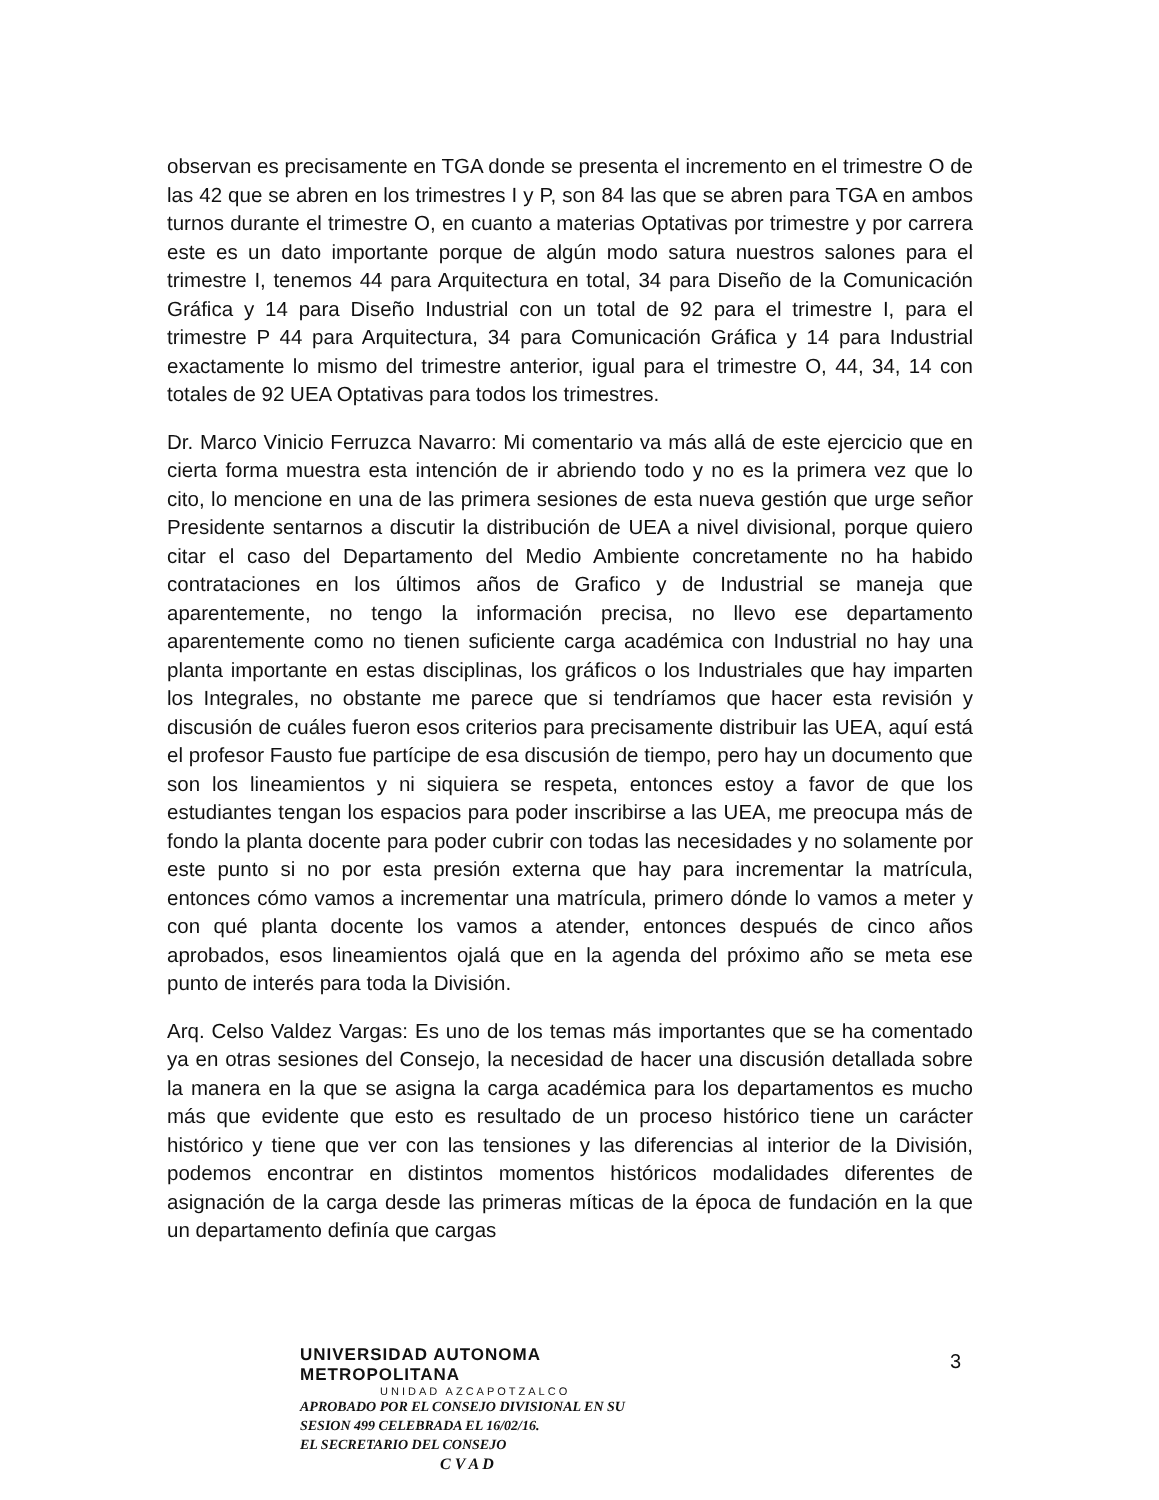observan es precisamente en TGA donde se presenta el incremento en el trimestre O de las 42 que se abren en los trimestres I y P, son 84 las que se abren para TGA en ambos turnos durante el trimestre O, en cuanto a materias Optativas por trimestre y por carrera este es un dato importante porque de algún modo satura nuestros salones para el trimestre I, tenemos 44 para Arquitectura en total, 34 para Diseño de la Comunicación Gráfica y 14 para Diseño Industrial con un total de 92 para el trimestre I, para el trimestre P 44 para Arquitectura, 34 para Comunicación Gráfica y 14 para Industrial exactamente lo mismo del trimestre anterior, igual para el trimestre O, 44, 34, 14 con totales de 92 UEA Optativas para todos los trimestres.
Dr. Marco Vinicio Ferruzca Navarro: Mi comentario va más allá de este ejercicio que en cierta forma muestra esta intención de ir abriendo todo y no es la primera vez que lo cito, lo mencione en una de las primera sesiones de esta nueva gestión que urge señor Presidente sentarnos a discutir la distribución de UEA a nivel divisional, porque quiero citar el caso del Departamento del Medio Ambiente concretamente no ha habido contrataciones en los últimos años de Grafico y de Industrial se maneja que aparentemente, no tengo la información precisa, no llevo ese departamento aparentemente como no tienen suficiente carga académica con Industrial no hay una planta importante en estas disciplinas, los gráficos o los Industriales que hay imparten los Integrales, no obstante me parece que si tendríamos que hacer esta revisión y discusión de cuáles fueron esos criterios para precisamente distribuir las UEA, aquí está el profesor Fausto fue partícipe de esa discusión de tiempo, pero hay un documento que son los lineamientos y ni siquiera se respeta, entonces estoy a favor de que los estudiantes tengan los espacios para poder inscribirse a las UEA, me preocupa más de fondo la planta docente para poder cubrir con todas las necesidades y no solamente por este punto si no por esta presión externa que hay para incrementar la matrícula, entonces cómo vamos a incrementar una matrícula, primero dónde lo vamos a meter y con qué planta docente los vamos a atender, entonces después de cinco años aprobados, esos lineamientos ojalá que en la agenda del próximo año se meta ese punto de interés para toda la División.
Arq. Celso Valdez Vargas: Es uno de los temas más importantes que se ha comentado ya en otras sesiones del Consejo, la necesidad de hacer una discusión detallada sobre la manera en la que se asigna la carga académica para los departamentos es mucho más que evidente que esto es resultado de un proceso histórico tiene un carácter histórico y tiene que ver con las tensiones y las diferencias al interior de la División, podemos encontrar en distintos momentos históricos modalidades diferentes de asignación de la carga desde las primeras míticas de la época de fundación en la que un departamento definía que cargas
UNIVERSIDAD AUTONOMA METROPOLITANA
UNIDAD AZCAPOTZALCO
APROBADO POR EL CONSEJO DIVISIONAL EN SU
SESION 499 CELEBRADA EL 16/02/16.
EL SECRETARIO DEL CONSEJO
C V A D
3